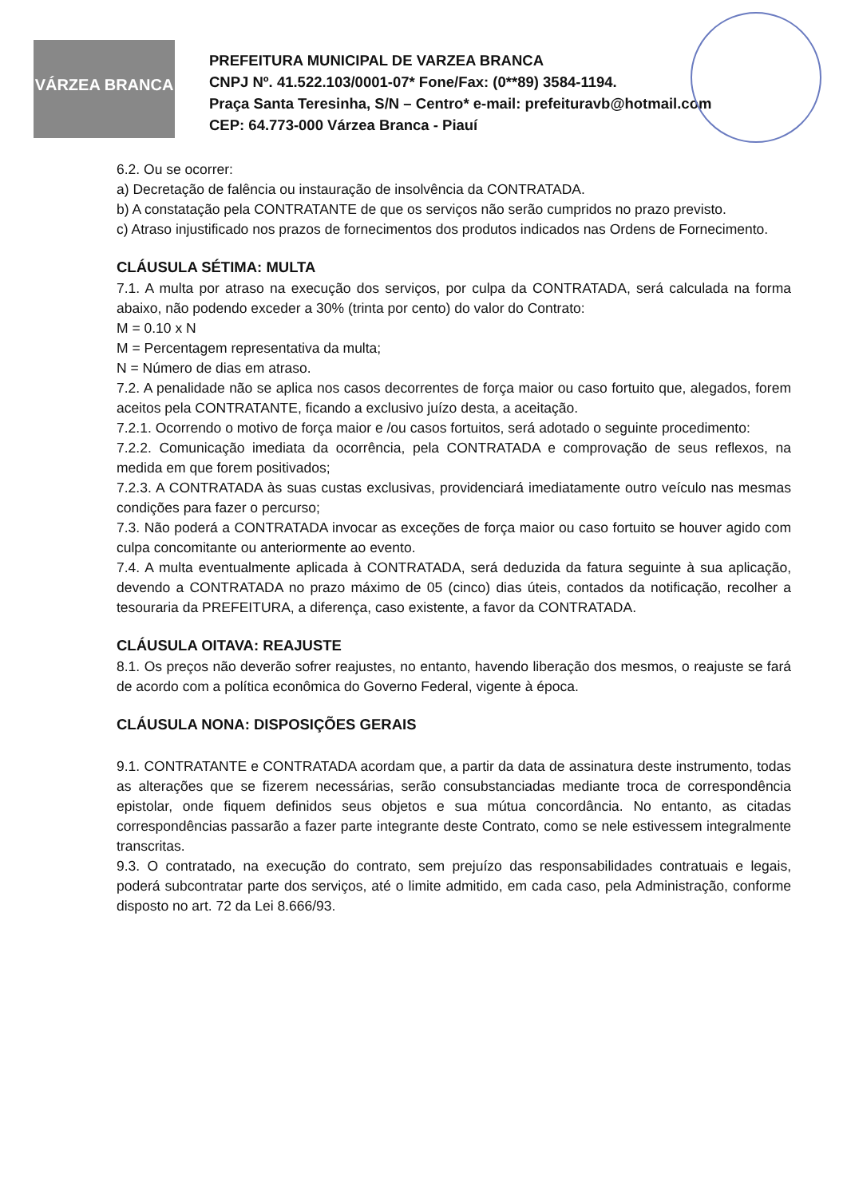VÁRZEA BRANCA
PREFEITURA MUNICIPAL DE VARZEA BRANCA
CNPJ Nº. 41.522.103/0001-07* Fone/Fax: (0**89) 3584-1194.
Praça Santa Teresinha, S/N – Centro* e-mail: prefeituravb@hotmail.com
CEP: 64.773-000 Várzea Branca - Piauí
6.2. Ou se ocorrer:
a) Decretação de falência ou instauração de insolvência da CONTRATADA.
b) A constatação pela CONTRATANTE de que os serviços não serão cumpridos no prazo previsto.
c) Atraso injustificado nos prazos de fornecimentos dos produtos indicados nas Ordens de Fornecimento.
CLÁUSULA SÉTIMA: MULTA
7.1. A multa por atraso na execução dos serviços, por culpa da CONTRATADA, será calculada na forma abaixo, não podendo exceder a 30% (trinta por cento) do valor do Contrato:
M = 0.10 x N
M = Percentagem representativa da multa;
N = Número de dias em atraso.
7.2. A penalidade não se aplica nos casos decorrentes de força maior ou caso fortuito que, alegados, forem aceitos pela CONTRATANTE, ficando a exclusivo juízo desta, a aceitação.
7.2.1. Ocorrendo o motivo de força maior e /ou casos fortuitos, será adotado o seguinte procedimento:
7.2.2. Comunicação imediata da ocorrência, pela CONTRATADA e comprovação de seus reflexos, na medida em que forem positivados;
7.2.3. A CONTRATADA às suas custas exclusivas, providenciará imediatamente outro veículo nas mesmas condições para fazer o percurso;
7.3. Não poderá a CONTRATADA invocar as exceções de força maior ou caso fortuito se houver agido com culpa concomitante ou anteriormente ao evento.
7.4. A multa eventualmente aplicada à CONTRATADA, será deduzida da fatura seguinte à sua aplicação, devendo a CONTRATADA no prazo máximo de 05 (cinco) dias úteis, contados da notificação, recolher a tesouraria da PREFEITURA, a diferença, caso existente, a favor da CONTRATADA.
CLÁUSULA OITAVA: REAJUSTE
8.1. Os preços não deverão sofrer reajustes, no entanto, havendo liberação dos mesmos, o reajuste se fará de acordo com a política econômica do Governo Federal, vigente à época.
CLÁUSULA NONA: DISPOSIÇÕES GERAIS
9.1. CONTRATANTE e CONTRATADA acordam que, a partir da data de assinatura deste instrumento, todas as alterações que se fizerem necessárias, serão consubstanciadas mediante troca de correspondência epistolar, onde fiquem definidos seus objetos e sua mútua concordância. No entanto, as citadas correspondências passarão a fazer parte integrante deste Contrato, como se nele estivessem integralmente transcritas.
9.3. O contratado, na execução do contrato, sem prejuízo das responsabilidades contratuais e legais, poderá subcontratar parte dos serviços, até o limite admitido, em cada caso, pela Administração, conforme disposto no art. 72 da Lei 8.666/93.